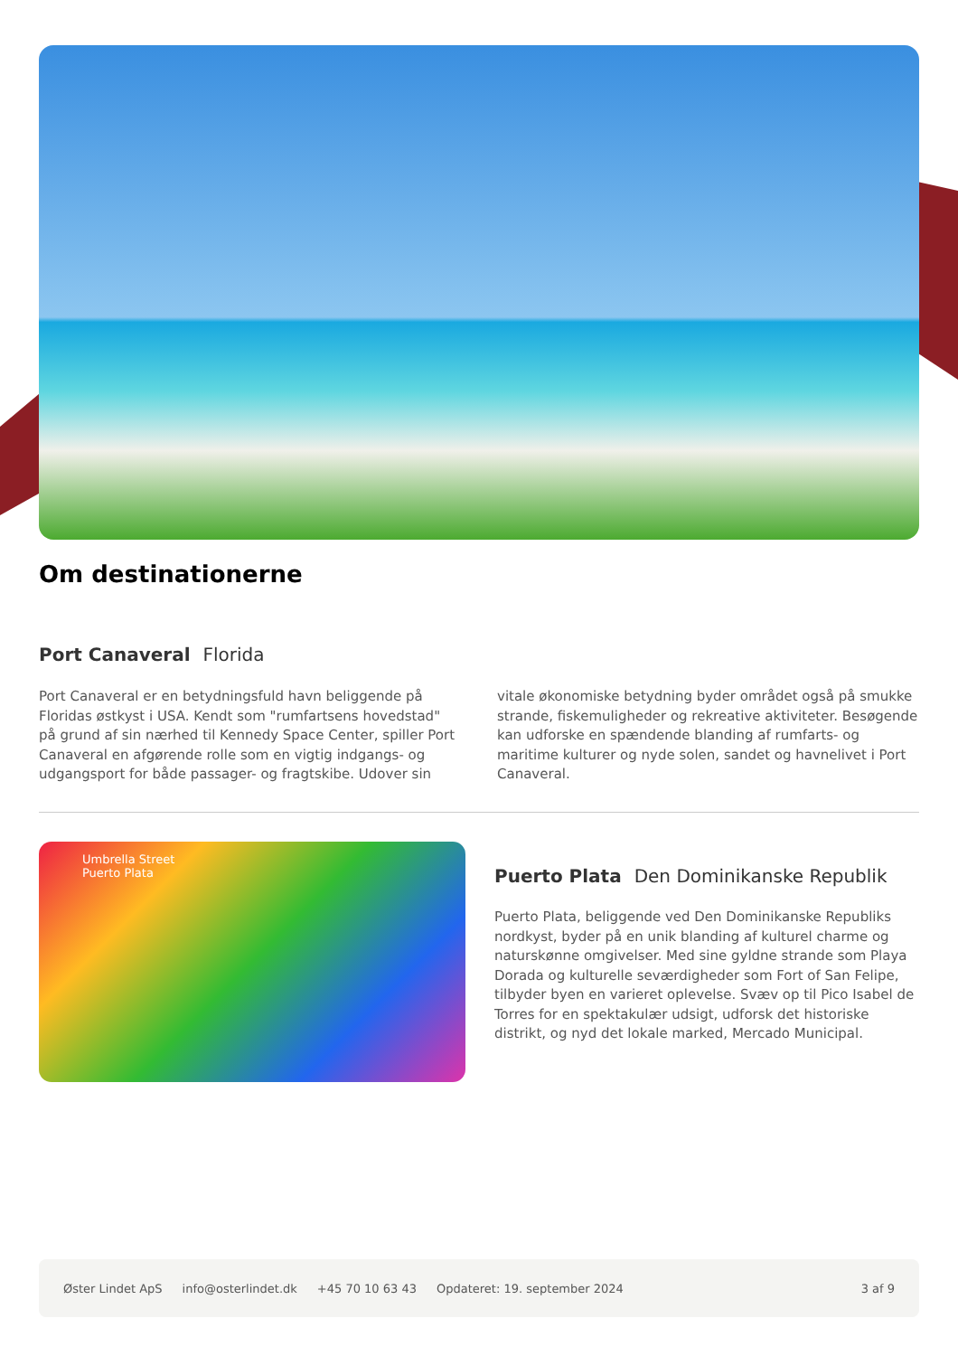Om destinationerne
Port Canaveral Florida
Port Canaveral er en betydningsfuld havn beliggende på Floridas østkyst i USA. Kendt som "rumfartsens hovedstad" på grund af sin nærhed til Kennedy Space Center, spiller Port Canaveral en afgørende rolle som en vigtig indgangs- og udgangsport for både passager- og fragtskibe. Udover sin vitale økonomiske betydning byder området også på smukke strande, fiskemuligheder og rekreative aktiviteter. Besøgende kan udforske en spændende blanding af rumfarts- og maritime kulturer og nyde solen, sandet og havnelivet i Port Canaveral.
Umbrella Street
Puerto Plata
Puerto Plata Den Dominikanske Republik
Puerto Plata, beliggende ved Den Dominikanske Republiks nordkyst, byder på en unik blanding af kulturel charme og naturskønne omgivelser. Med sine gyldne strande som Playa Dorada og kulturelle seværdigheder som Fort of San Felipe, tilbyder byen en varieret oplevelse. Svæv op til Pico Isabel de Torres for en spektakulær udsigt, udforsk det historiske distrikt, og nyd det lokale marked, Mercado Municipal.
Øster Lindet ApS info@osterlindet.dk +45 70 10 63 43 Opdateret: 19. september 2024 3 af 9